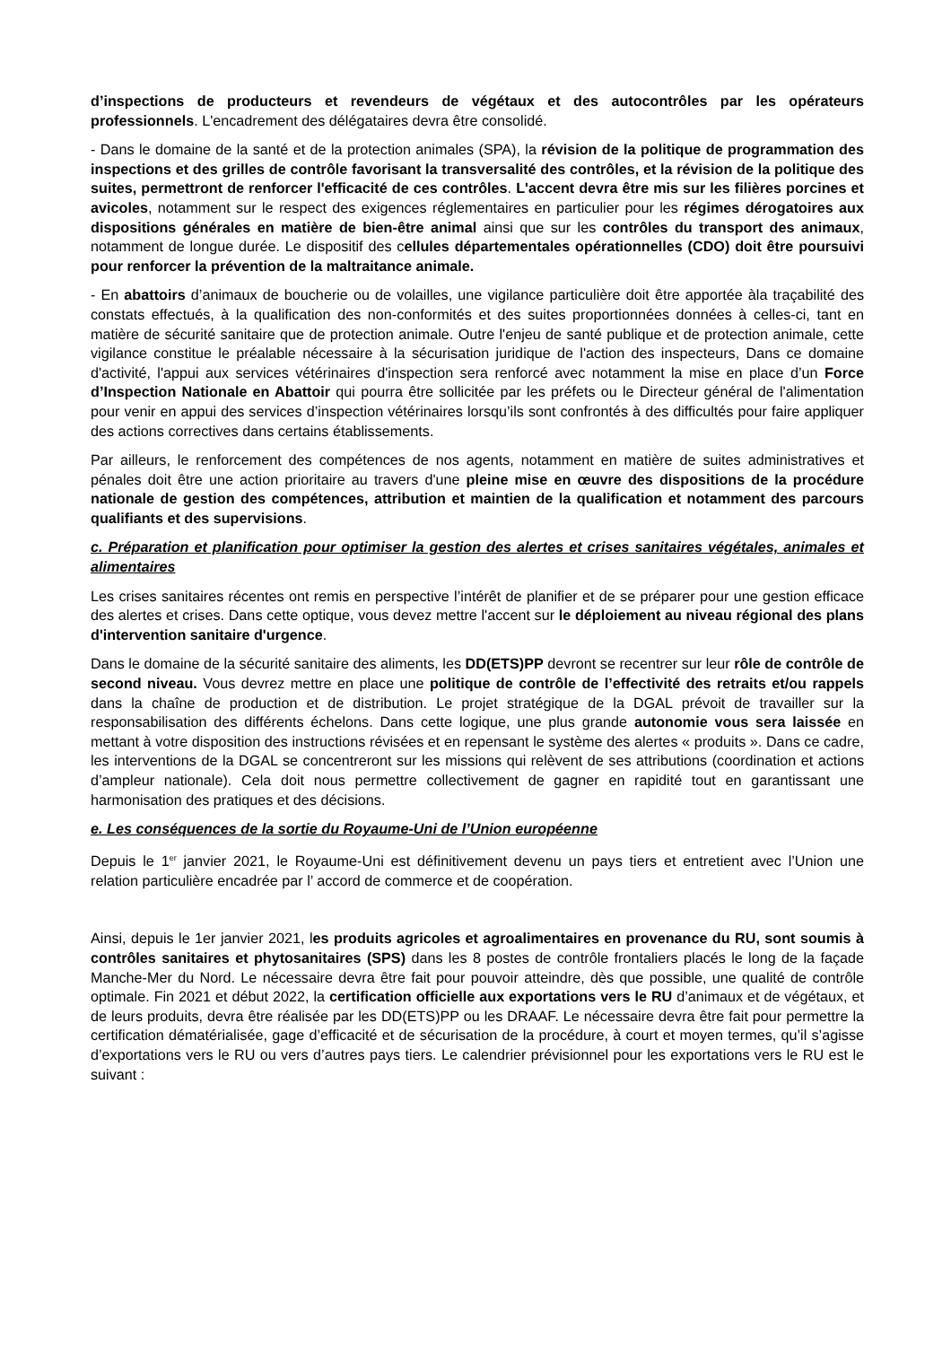d’inspections de producteurs et revendeurs de végétaux et des autocontrôles par les opérateurs professionnels. L'encadrement des délégataires devra être consolidé.
- Dans le domaine de la santé et de la protection animales (SPA), la révision de la politique de programmation des inspections et des grilles de contrôle favorisant la transversalité des contrôles, et la révision de la politique des suites, permettront de renforcer l'efficacité de ces contrôles. L'accent devra être mis sur les filières porcines et avicoles, notamment sur le respect des exigences réglementaires en particulier pour les régimes dérogatoires aux dispositions générales en matière de bien-être animal ainsi que sur les contrôles du transport des animaux, notamment de longue durée. Le dispositif des cellules départementales opérationnelles (CDO) doit être poursuivi pour renforcer la prévention de la maltraitance animale.
- En abattoirs d’animaux de boucherie ou de volailles, une vigilance particulière doit être apportée àla traçabilité des constats effectués, à la qualification des non-conformités et des suites proportionnées données à celles-ci, tant en matière de sécurité sanitaire que de protection animale. Outre l'enjeu de santé publique et de protection animale, cette vigilance constitue le préalable nécessaire à la sécurisation juridique de l'action des inspecteurs, Dans ce domaine d'activité, l'appui aux services vétérinaires d'inspection sera renforcé avec notamment la mise en place d’un Force d’Inspection Nationale en Abattoir qui pourra être sollicitée par les préfets ou le Directeur général de l'alimentation pour venir en appui des services d’inspection vétérinaires lorsqu’ils sont confrontés à des difficultés pour faire appliquer des actions correctives dans certains établissements.
Par ailleurs, le renforcement des compétences de nos agents, notamment en matière de suites administratives et pénales doit être une action prioritaire au travers d'une pleine mise en œuvre des dispositions de la procédure nationale de gestion des compétences, attribution et maintien de la qualification et notamment des parcours qualifiants et des supervisions.
c. Préparation et planification pour optimiser la gestion des alertes et crises sanitaires végétales, animales et alimentaires
Les crises sanitaires récentes ont remis en perspective l’intérêt de planifier et de se préparer pour une gestion efficace des alertes et crises. Dans cette optique, vous devez mettre l'accent sur le déploiement au niveau régional des plans d'intervention sanitaire d'urgence.
Dans le domaine de la sécurité sanitaire des aliments, les DD(ETS)PP devront se recentrer sur leur rôle de contrôle de second niveau. Vous devrez mettre en place une politique de contrôle de l’effectivité des retraits et/ou rappels dans la chaîne de production et de distribution. Le projet stratégique de la DGAL prévoit de travailler sur la responsabilisation des différents échelons. Dans cette logique, une plus grande autonomie vous sera laissée en mettant à votre disposition des instructions révisées et en repensant le système des alertes « produits ». Dans ce cadre, les interventions de la DGAL se concentreront sur les missions qui relèvent de ses attributions (coordination et actions d’ampleur nationale). Cela doit nous permettre collectivement de gagner en rapidité tout en garantissant une harmonisation des pratiques et des décisions.
e. Les conséquences de la sortie du Royaume-Uni de l’Union européenne
Depuis le 1<sup>er</sup> janvier 2021, le Royaume-Uni est définitivement devenu un pays tiers et entretient avec l’Union une relation particulière encadrée par l’ accord de commerce et de coopération.
Ainsi, depuis le 1er janvier 2021, les produits agricoles et agroalimentaires en provenance du RU, sont soumis à contrôles sanitaires et phytosanitaires (SPS) dans les 8 postes de contrôle frontaliers placés le long de la façade Manche-Mer du Nord. Le nécessaire devra être fait pour pouvoir atteindre, dès que possible, une qualité de contrôle optimale. Fin 2021 et début 2022, la certification officielle aux exportations vers le RU d’animaux et de végétaux, et de leurs produits, devra être réalisée par les DD(ETS)PP ou les DRAAF. Le nécessaire devra être fait pour permettre la certification dématérialisée, gage d’efficacité et de sécurisation de la procédure, à court et moyen termes, qu’il s’agisse d’exportations vers le RU ou vers d’autres pays tiers. Le calendrier prévisionnel pour les exportations vers le RU est le suivant :